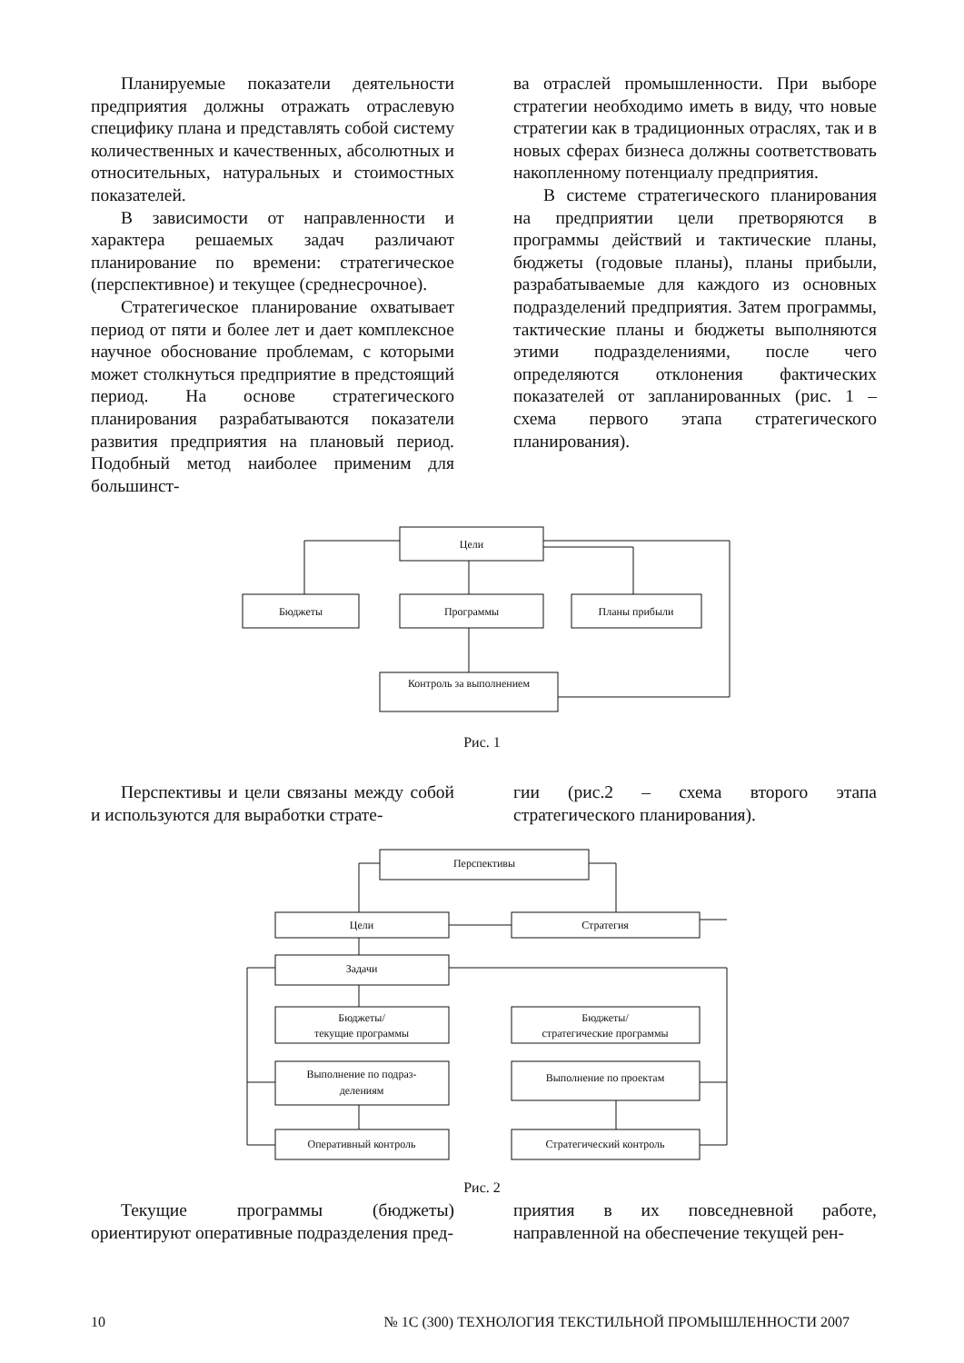Планируемые показатели деятельности предприятия должны отражать отраслевую специфику плана и представлять собой систему количественных и качественных, абсолютных и относительных, натуральных и стоимостных показателей.
В зависимости от направленности и характера решаемых задач различают планирование по времени: стратегическое (перспективное) и текущее (среднесрочное).
Стратегическое планирование охватывает период от пяти и более лет и дает комплексное научное обоснование проблемам, с которыми может столкнуться предприятие в предстоящий период. На основе стратегического планирования разрабатываются показатели развития предприятия на плановый период. Подобный метод наиболее применим для большинст-
ва отраслей промышленности. При выборе стратегии необходимо иметь в виду, что новые стратегии как в традиционных отраслях, так и в новых сферах бизнеса должны соответствовать накопленному потенциалу предприятия.
В системе стратегического планирования на предприятии цели претворяются в программы действий и тактические планы, бюджеты (годовые планы), планы прибыли, разрабатываемые для каждого из основных подразделений предприятия. Затем программы, тактические планы и бюджеты выполняются этими подразделениями, после чего определяются отклонения фактических показателей от запланированных (рис. 1 – схема первого этапа стратегического планирования).
Цели
Бюджеты
Программы
Планы прибыли
Контроль за выполнением
Рис. 1
Перспективы и цели связаны между собой и используются для выработки страте-
гии (рис.2 – схема второго этапа стратегического планирования).
Перспективы
Цели
Стратегия
Задачи
Бюджеты/
текущие программы
Бюджеты/
стратегические программы
Выполнение по подраз-
делениям
Выполнение по проектам
Оперативный контроль
Стратегический контроль
Рис. 2
Текущие программы (бюджеты) ориентируют оперативные подразделения пред-
приятия в их повседневной работе, направленной на обеспечение текущей рен-
10 № 1С (300) ТЕХНОЛОГИЯ ТЕКСТИЛЬНОЙ ПРОМЫШЛЕННОСТИ 2007